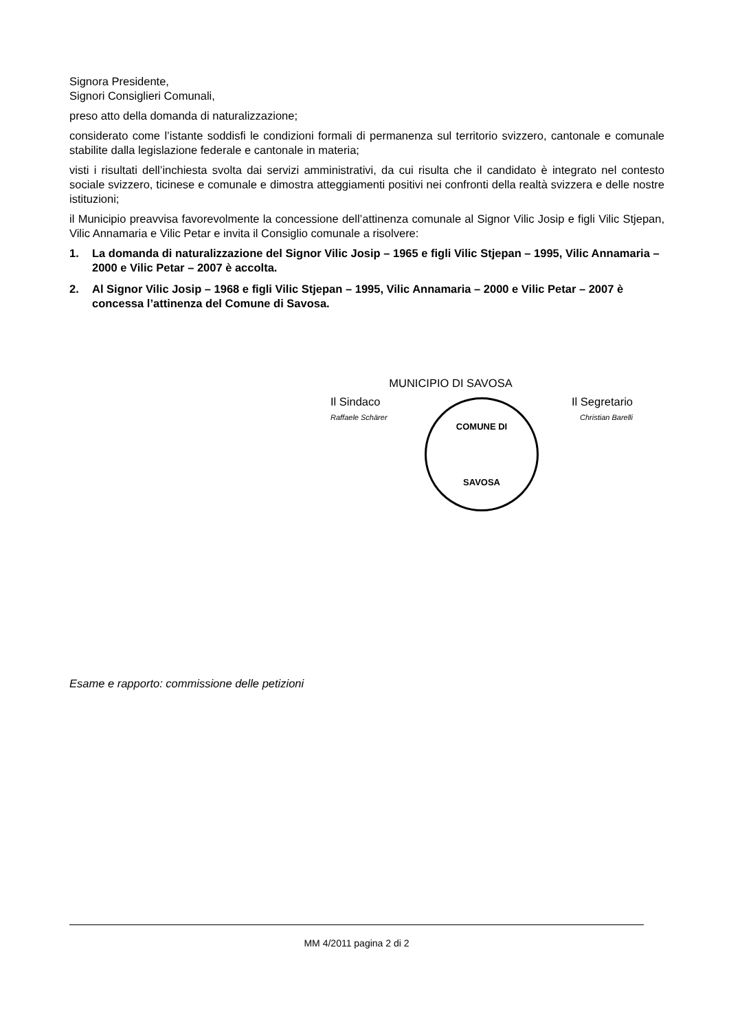Signora Presidente,
Signori Consiglieri Comunali,
preso atto della domanda di naturalizzazione;
considerato come l’istante soddisfi le condizioni formali di permanenza sul territorio svizzero, cantonale e comunale stabilite dalla legislazione federale e cantonale in materia;
visti i risultati dell’inchiesta svolta dai servizi amministrativi, da cui risulta che il candidato è integrato nel contesto sociale svizzero, ticinese e comunale e dimostra atteggiamenti positivi nei confronti della realtà svizzera e delle nostre istituzioni;
il Municipio preavvisa favorevolmente la concessione dell’attinenza comunale al Signor Vilic Josip e figli Vilic Stjepan, Vilic Annamaria e Vilic Petar e invita il Consiglio comunale a risolvere:
1. La domanda di naturalizzazione del Signor Vilic Josip – 1965 e figli Vilic Stjepan – 1995, Vilic Annamaria – 2000 e Vilic Petar – 2007 è accolta.
2. Al Signor Vilic Josip – 1968 e figli Vilic Stjepan – 1995, Vilic Annamaria – 2000 e Vilic Petar – 2007 è concessa l’attinenza del Comune di Savosa.
MUNICIPIO DI SAVOSA
Il Sindaco
Raffaele Schärer
Il Segretario
Christian Barelli
COMUNE DI
SAVOSA
Esame e rapporto: commissione delle petizioni
MM 4/2011 pagina 2 di 2